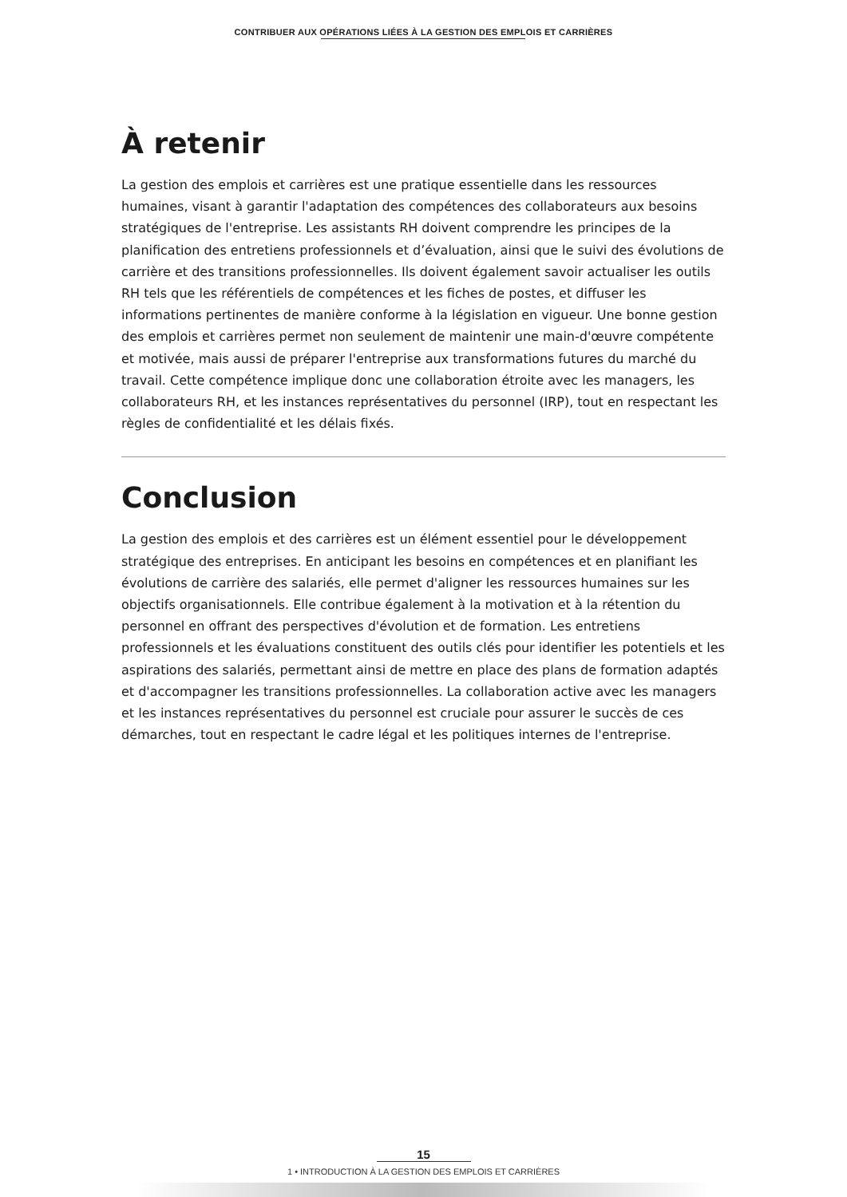CONTRIBUER AUX OPÉRATIONS LIÉES À LA GESTION DES EMPLOIS ET CARRIÈRES
À retenir
La gestion des emplois et carrières est une pratique essentielle dans les ressources humaines, visant à garantir l'adaptation des compétences des collaborateurs aux besoins stratégiques de l'entreprise. Les assistants RH doivent comprendre les principes de la planification des entretiens professionnels et d’évaluation, ainsi que le suivi des évolutions de carrière et des transitions professionnelles. Ils doivent également savoir actualiser les outils RH tels que les référentiels de compétences et les fiches de postes, et diffuser les informations pertinentes de manière conforme à la législation en vigueur. Une bonne gestion des emplois et carrières permet non seulement de maintenir une main-d'œuvre compétente et motivée, mais aussi de préparer l'entreprise aux transformations futures du marché du travail. Cette compétence implique donc une collaboration étroite avec les managers, les collaborateurs RH, et les instances représentatives du personnel (IRP), tout en respectant les règles de confidentialité et les délais fixés.
Conclusion
La gestion des emplois et des carrières est un élément essentiel pour le développement stratégique des entreprises. En anticipant les besoins en compétences et en planifiant les évolutions de carrière des salariés, elle permet d'aligner les ressources humaines sur les objectifs organisationnels. Elle contribue également à la motivation et à la rétention du personnel en offrant des perspectives d'évolution et de formation. Les entretiens professionnels et les évaluations constituent des outils clés pour identifier les potentiels et les aspirations des salariés, permettant ainsi de mettre en place des plans de formation adaptés et d'accompagner les transitions professionnelles. La collaboration active avec les managers et les instances représentatives du personnel est cruciale pour assurer le succès de ces démarches, tout en respectant le cadre légal et les politiques internes de l'entreprise.
15
1 • INTRODUCTION À LA GESTION DES EMPLOIS ET CARRIÈRES